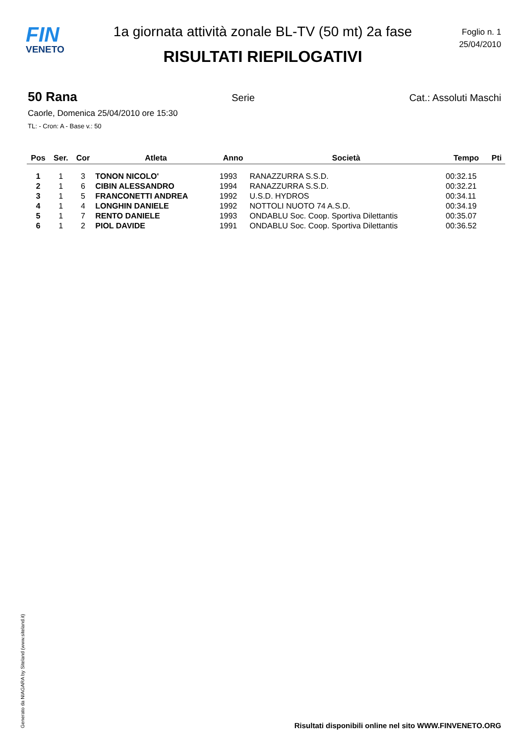FIN
VENETO
1a giornata attività zonale BL-TV (50 mt) 2a fase
RISULTATI RIEPILOGATIVI
Foglio n. 1
25/04/2010
50 Rana Serie Cat.: Assoluti Maschi
Caorle, Domenica 25/04/2010 ore 15:30
TL: - Cron: A - Base v.: 50
| Pos | Ser. | Cor | Atleta | Anno | Società | Tempo | Pti |
| --- | --- | --- | --- | --- | --- | --- | --- |
| 1 | 1 | 3 | TONON NICOLO' | 1993 | RANAZZURRA S.S.D. | 00:32.15 | |
| 2 | 1 | 6 | CIBIN ALESSANDRO | 1994 | RANAZZURRA S.S.D. | 00:32.21 | |
| 3 | 1 | 5 | FRANCONETTI ANDREA | 1992 | U.S.D. HYDROS | 00:34.11 | |
| 4 | 1 | 4 | LONGHIN DANIELE | 1992 | NOTTOLI NUOTO 74 A.S.D. | 00:34.19 | |
| 5 | 1 | 7 | RENTO DANIELE | 1993 | ONDABLU Soc. Coop. Sportiva Dilettantis | 00:35.07 | |
| 6 | 1 | 2 | PIOL DAVIDE | 1991 | ONDABLU Soc. Coop. Sportiva Dilettantis | 00:36.52 | |
Generato da NIAGARA by Siteland (www.siteland.it)
Risultati disponibili online nel sito WWW.FINVENETO.ORG